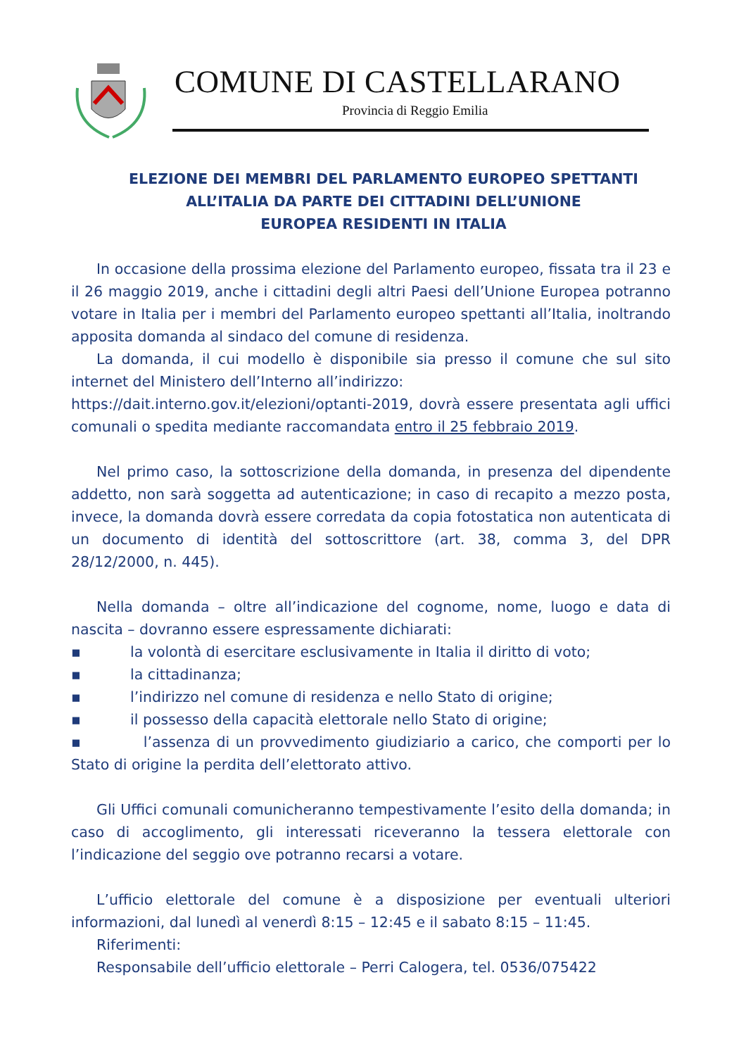COMUNE DI CASTELLARANO
Provincia di Reggio Emilia
ELEZIONE DEI MEMBRI DEL PARLAMENTO EUROPEO SPETTANTI
ALL’ITALIA DA PARTE DEI CITTADINI DELL’UNIONE
EUROPEA RESIDENTI IN ITALIA
In occasione della prossima elezione del Parlamento europeo, fissata tra il 23 e il 26 maggio 2019, anche i cittadini degli altri Paesi dell’Unione Europea potranno votare in Italia per i membri del Parlamento europeo spettanti all’Italia, inoltrando apposita domanda al sindaco del comune di residenza.
La domanda, il cui modello è disponibile sia presso il comune che sul sito internet del Ministero dell’Interno all’indirizzo:
https://dait.interno.gov.it/elezioni/optanti-2019, dovrà essere presentata agli uffici comunali o spedita mediante raccomandata entro il 25 febbraio 2019.
Nel primo caso, la sottoscrizione della domanda, in presenza del dipendente addetto, non sarà soggetta ad autenticazione; in caso di recapito a mezzo posta, invece, la domanda dovrà essere corredata da copia fotostatica non autenticata di un documento di identità del sottoscrittore (art. 38, comma 3, del DPR 28/12/2000, n. 445).
Nella domanda – oltre all’indicazione del cognome, nome, luogo e data di nascita – dovranno essere espressamente dichiarati:
▪ la volontà di esercitare esclusivamente in Italia il diritto di voto;
▪ la cittadinanza;
▪ l’indirizzo nel comune di residenza e nello Stato di origine;
▪ il possesso della capacità elettorale nello Stato di origine;
▪ l’assenza di un provvedimento giudiziario a carico, che comporti per lo Stato di origine la perdita dell’elettorato attivo.
Gli Uffici comunali comunicheranno tempestivamente l’esito della domanda; in caso di accoglimento, gli interessati riceveranno la tessera elettorale con l’indicazione del seggio ove potranno recarsi a votare.
L’ufficio elettorale del comune è a disposizione per eventuali ulteriori informazioni, dal lunedì al venerdì 8:15 – 12:45 e il sabato 8:15 – 11:45.
Riferimenti:
Responsabile dell’ufficio elettorale – Perri Calogera, tel. 0536/075422